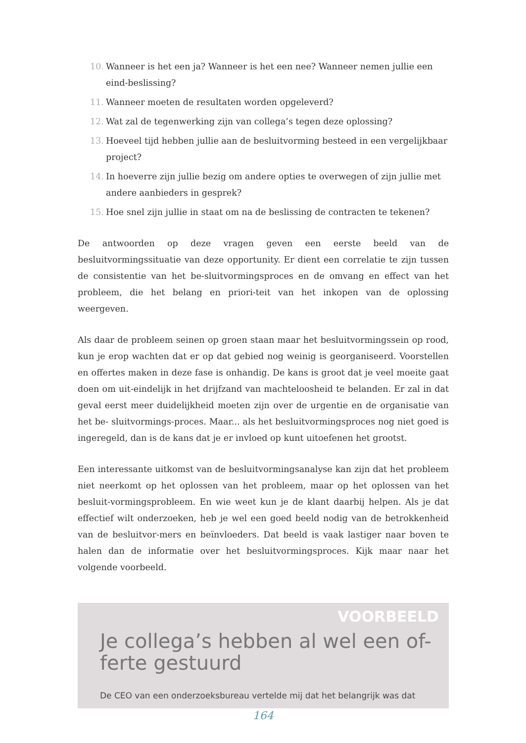10. Wanneer is het een ja? Wanneer is het een nee? Wanneer nemen jullie een eind-beslissing?
11. Wanneer moeten de resultaten worden opgeleverd?
12. Wat zal de tegenwerking zijn van collega’s tegen deze oplossing?
13. Hoeveel tijd hebben jullie aan de besluitvorming besteed in een vergelijkbaar project?
14. In hoeverre zijn jullie bezig om andere opties te overwegen of zijn jullie met andere aanbieders in gesprek?
15. Hoe snel zijn jullie in staat om na de beslissing de contracten te tekenen?
De antwoorden op deze vragen geven een eerste beeld van de besluitvormingssituatie van deze opportunity. Er dient een correlatie te zijn tussen de consistentie van het be-sluitvormingsproces en de omvang en effect van het probleem, die het belang en priori-teit van het inkopen van de oplossing weergeven.
Als daar de probleem seinen op groen staan maar het besluitvormingssein op rood, kun je erop wachten dat er op dat gebied nog weinig is georganiseerd. Voorstellen en offertes maken in deze fase is onhandig. De kans is groot dat je veel moeite gaat doen om uit-eindelijk in het drijfzand van machteloosheid te belanden. Er zal in dat geval eerst meer duidelijkheid moeten zijn over de urgentie en de organisatie van het be- sluitvormings-proces. Maar... als het besluitvormingsproces nog niet goed is ingeregeld, dan is de kans dat je er invloed op kunt uitoefenen het grootst.
Een interessante uitkomst van de besluitvormingsanalyse kan zijn dat het probleem niet neerkomt op het oplossen van het probleem, maar op het oplossen van het besluit-vormingsprobleem. En wie weet kun je de klant daarbij helpen. Als je dat effectief wilt onderzoeken, heb je wel een goed beeld nodig van de betrokkenheid van de besluitvor-mers en beïnvloeders. Dat beeld is vaak lastiger naar boven te halen dan de informatie over het besluitvormingsproces. Kijk maar naar het volgende voorbeeld.
VOORBEELD
Je collega’s hebben al wel een of-
ferte gestuurd
De CEO van een onderzoeksbureau vertelde mij dat het belangrijk was dat
164